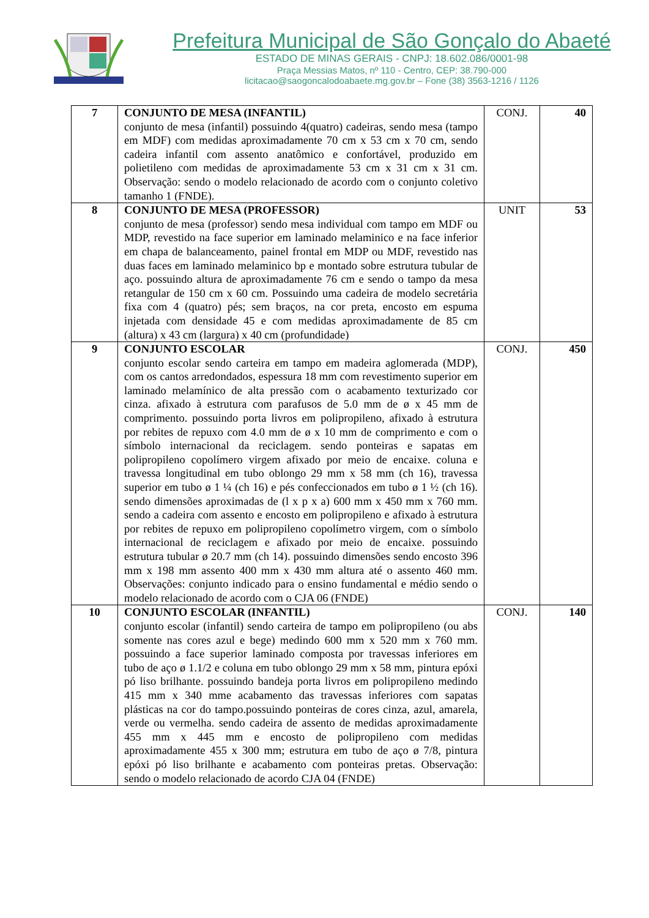Prefeitura Municipal de São Gonçalo do Abaeté
ESTADO DE MINAS GERAIS - CNPJ: 18.602.086/0001-98
Praça Messias Matos, nº 110 - Centro, CEP: 38.790-000
licitacao@saogoncalodoabaete.mg.gov.br – Fone (38) 3563-1216 / 1126
| 7 | CONJUNTO DE MESA (INFANTIL) conjunto de mesa (infantil) possuindo 4(quatro) cadeiras, sendo mesa (tampo em MDF) com medidas aproximadamente 70 cm x 53 cm x 70 cm, sendo cadeira infantil com assento anatômico e confortável, produzido em polietileno com medidas de aproximadamente 53 cm x 31 cm x 31 cm. Observação: sendo o modelo relacionado de acordo com o conjunto coletivo tamanho 1 (FNDE). | CONJ. | 40 |
| 8 | CONJUNTO DE MESA (PROFESSOR) conjunto de mesa (professor) sendo mesa individual com tampo em MDF ou MDP, revestido na face superior em laminado melaminico e na face inferior em chapa de balanceamento, painel frontal em MDP ou MDF, revestido nas duas faces em laminado melaminico bp e montado sobre estrutura tubular de aço. possuindo altura de aproximadamente 76 cm e sendo o tampo da mesa retangular de 150 cm x 60 cm. Possuindo uma cadeira de modelo secretária fixa com 4 (quatro) pés; sem braços, na cor preta, encosto em espuma injetada com densidade 45 e com medidas aproximadamente de 85 cm (altura) x 43 cm (largura) x 40 cm (profundidade) | UNIT | 53 |
| 9 | CONJUNTO ESCOLAR conjunto escolar sendo carteira em tampo em madeira aglomerada (MDP), com os cantos arredondados, espessura 18 mm com revestimento superior em laminado melamínico de alta pressão com o acabamento texturizado cor cinza. afixado à estrutura com parafusos de 5.0 mm de ø x 45 mm de comprimento. possuindo porta livros em polipropileno, afixado à estrutura por rebites de repuxo com 4.0 mm de ø x 10 mm de comprimento e com o símbolo internacional da reciclagem. sendo ponteiras e sapatas em polipropileno copolímero virgem afixado por meio de encaixe. coluna e travessa longitudinal em tubo oblongo 29 mm x 58 mm (ch 16), travessa superior em tubo ø 1 ¼ (ch 16) e pés confeccionados em tubo ø 1 ½ (ch 16). sendo dimensões aproximadas de (l x p x a) 600 mm x 450 mm x 760 mm. sendo a cadeira com assento e encosto em polipropileno e afixado à estrutura por rebites de repuxo em polipropileno copolímetro virgem, com o símbolo internacional de reciclagem e afixado por meio de encaixe. possuindo estrutura tubular ø 20.7 mm (ch 14). possuindo dimensões sendo encosto 396 mm x 198 mm assento 400 mm x 430 mm altura até o assento 460 mm. Observações: conjunto indicado para o ensino fundamental e médio sendo o modelo relacionado de acordo com o CJA 06 (FNDE) | CONJ. | 450 |
| 10 | CONJUNTO ESCOLAR (INFANTIL) conjunto escolar (infantil) sendo carteira de tampo em polipropileno (ou abs somente nas cores azul e bege) medindo 600 mm x 520 mm x 760 mm. possuindo a face superior laminado composta por travessas inferiores em tubo de aço ø 1.1/2 e coluna em tubo oblongo 29 mm x 58 mm, pintura epóxi pó liso brilhante. possuindo bandeja porta livros em polipropileno medindo 415 mm x 340 mme acabamento das travessas inferiores com sapatas plásticas na cor do tampo.possuindo ponteiras de cores cinza, azul, amarela, verde ou vermelha. sendo cadeira de assento de medidas aproximadamente 455 mm x 445 mm e encosto de polipropileno com medidas aproximadamente 455 x 300 mm; estrutura em tubo de aço ø 7/8, pintura epóxi pó liso brilhante e acabamento com ponteiras pretas. Observação: sendo o modelo relacionado de acordo CJA 04 (FNDE) | CONJ. | 140 |